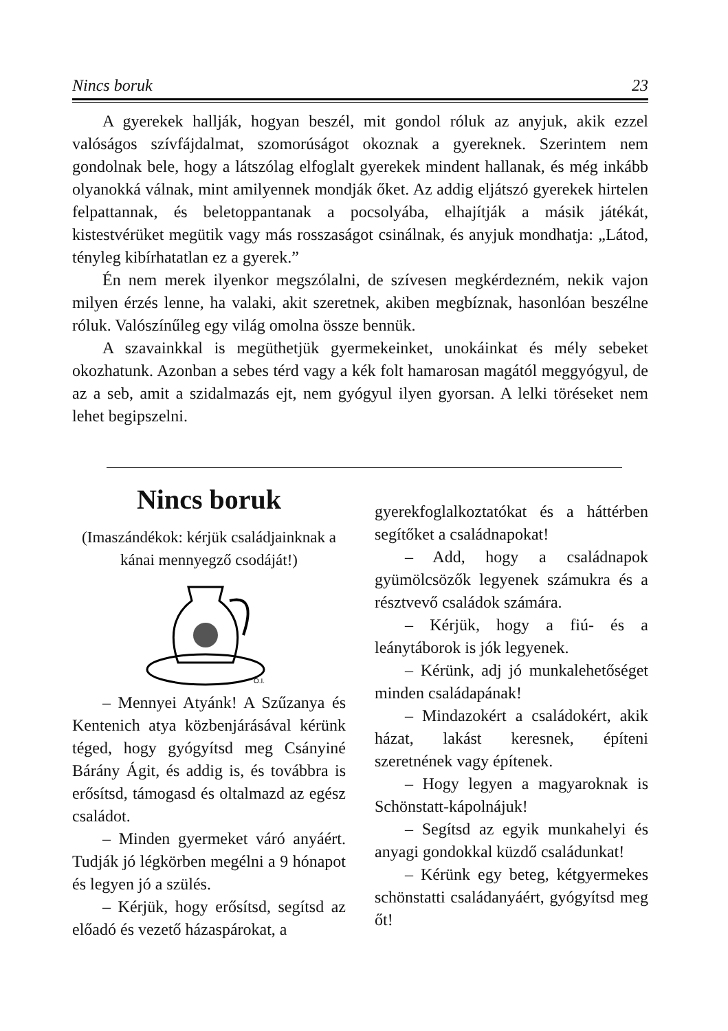Nincs boruk 23
A gyerekek hallják, hogyan beszél, mit gondol róluk az anyjuk, akik ezzel valóságos szívfájdalmat, szomorúságot okoznak a gyereknek. Szerintem nem gondolnak bele, hogy a látszólag elfoglalt gyerekek mindent hallanak, és még inkább olyanokká válnak, mint amilyennek mondják őket. Az addig eljátszó gyerekek hirtelen felpattannak, és beletoppantanak a pocsolyába, elhajítják a másik játékát, kistestvérüket megütik vagy más rosszaságot csinálnak, és anyjuk mondhatja: „Látod, tényleg kibírhatatlan ez a gyerek.”
Én nem merek ilyenkor megszólalni, de szívesen megkérdezném, nekik vajon milyen érzés lenne, ha valaki, akit szeretnek, akiben megbíznak, hasonlóan beszélne róluk. Valószínűleg egy világ omolna össze bennük.
A szavainkkal is megüthetjük gyermekeinket, unokáinkat és mély sebeket okozhatunk. Azonban a sebes térd vagy a kék folt hamarosan magától meggyógyul, de az a seb, amit a szidalmazás ejt, nem gyógyul ilyen gyorsan. A lelki töréseket nem lehet begipszelni.
Nincs boruk
(Imaszándékok: kérjük családjainknak a kánai mennyegző csodáját!)
O.I.
– Mennyei Atyánk! A Szűzanya és Kentenich atya közbenjárásával kérünk téged, hogy gyógyítsd meg Csányiné Bárány Ágit, és addig is, és továbbra is erősítsd, támogasd és oltalmazd az egész családot.
– Minden gyermeket váró anyáért. Tudják jó légkörben megélni a 9 hónapot és legyen jó a szülés.
– Kérjük, hogy erősítsd, segítsd az előadó és vezető házaspárokat, a
gyerekfoglalkoztatókat és a háttérben segítőket a családnapokat!
– Add, hogy a családnapok gyümölcsözők legyenek számukra és a résztvevő családok számára.
– Kérjük, hogy a fiú- és a leánytáborok is jók legyenek.
– Kérünk, adj jó munkalehetőséget minden családapának!
– Mindazokért a családokért, akik házat, lakást keresnek, építeni szeretnének vagy építenek.
– Hogy legyen a magyaroknak is Schönstatt-kápolnájuk!
– Segítsd az egyik munkahelyi és anyagi gondokkal küzdő családunkat!
– Kérünk egy beteg, kétgyermekes schönstatti családanyáért, gyógyítsd meg őt!